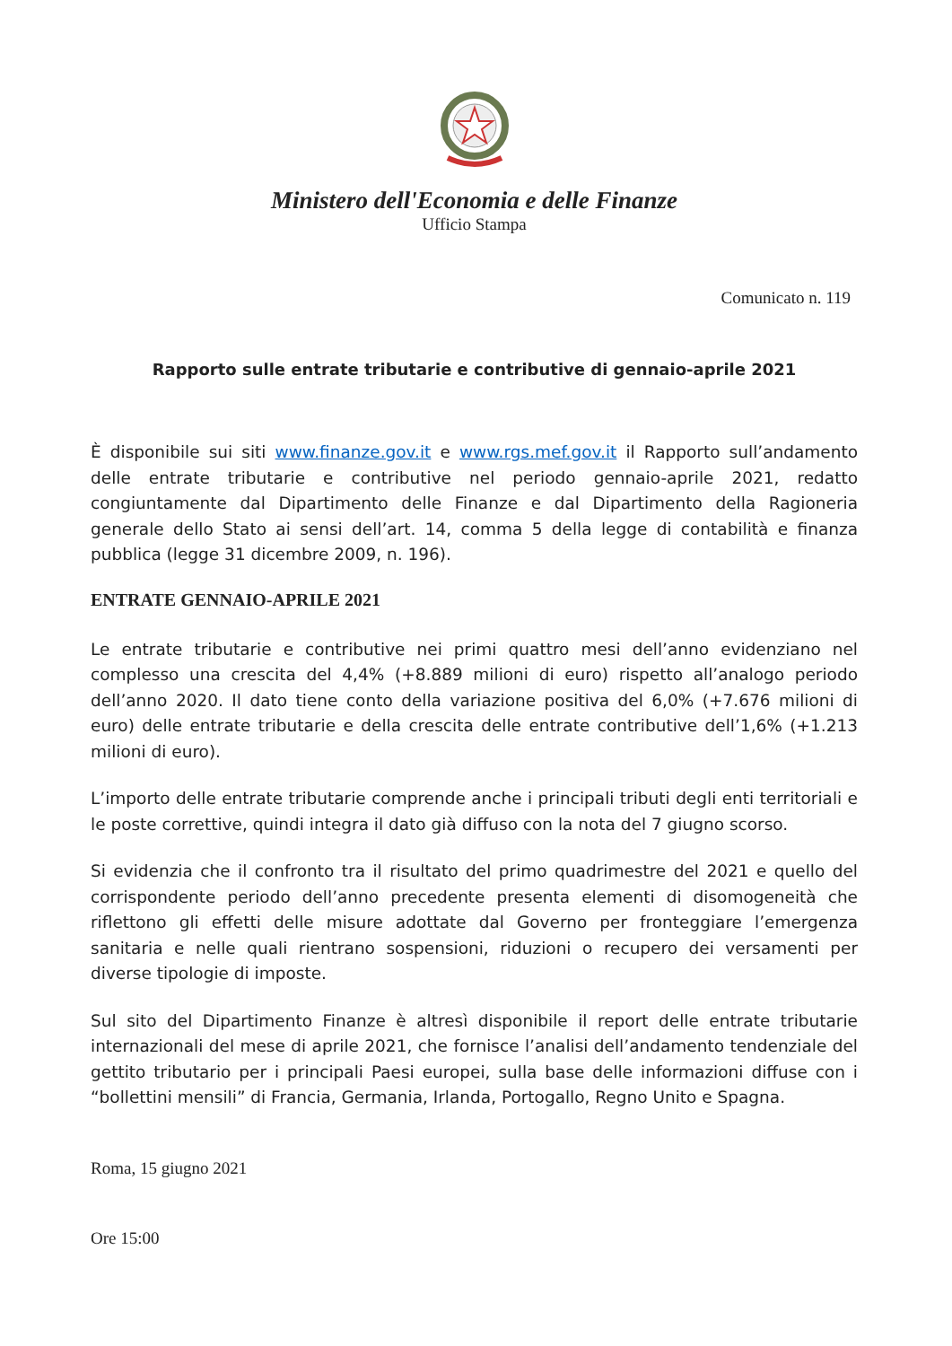Ministero dell'Economia e delle Finanze
Ufficio Stampa
Comunicato n. 119
Rapporto sulle entrate tributarie e contributive di gennaio-aprile 2021
È disponibile sui siti www.finanze.gov.it e www.rgs.mef.gov.it il Rapporto sull’andamento delle entrate tributarie e contributive nel periodo gennaio-aprile 2021, redatto congiuntamente dal Dipartimento delle Finanze e dal Dipartimento della Ragioneria generale dello Stato ai sensi dell’art. 14, comma 5 della legge di contabilità e finanza pubblica (legge 31 dicembre 2009, n. 196).
ENTRATE GENNAIO-APRILE 2021
Le entrate tributarie e contributive nei primi quattro mesi dell’anno evidenziano nel complesso una crescita del 4,4% (+8.889 milioni di euro) rispetto all’analogo periodo dell’anno 2020. Il dato tiene conto della variazione positiva del 6,0% (+7.676 milioni di euro) delle entrate tributarie e della crescita delle entrate contributive dell’1,6% (+1.213 milioni di euro).
L’importo delle entrate tributarie comprende anche i principali tributi degli enti territoriali e le poste correttive, quindi integra il dato già diffuso con la nota del 7 giugno scorso.
Si evidenzia che il confronto tra il risultato del primo quadrimestre del 2021 e quello del corrispondente periodo dell’anno precedente presenta elementi di disomogeneità che riflettono gli effetti delle misure adottate dal Governo per fronteggiare l’emergenza sanitaria e nelle quali rientrano sospensioni, riduzioni o recupero dei versamenti per diverse tipologie di imposte.
Sul sito del Dipartimento Finanze è altresì disponibile il report delle entrate tributarie internazionali del mese di aprile 2021, che fornisce l’analisi dell’andamento tendenziale del gettito tributario per i principali Paesi europei, sulla base delle informazioni diffuse con i “bollettini mensili” di Francia, Germania, Irlanda, Portogallo, Regno Unito e Spagna.
Roma, 15 giugno 2021
Ore 15:00